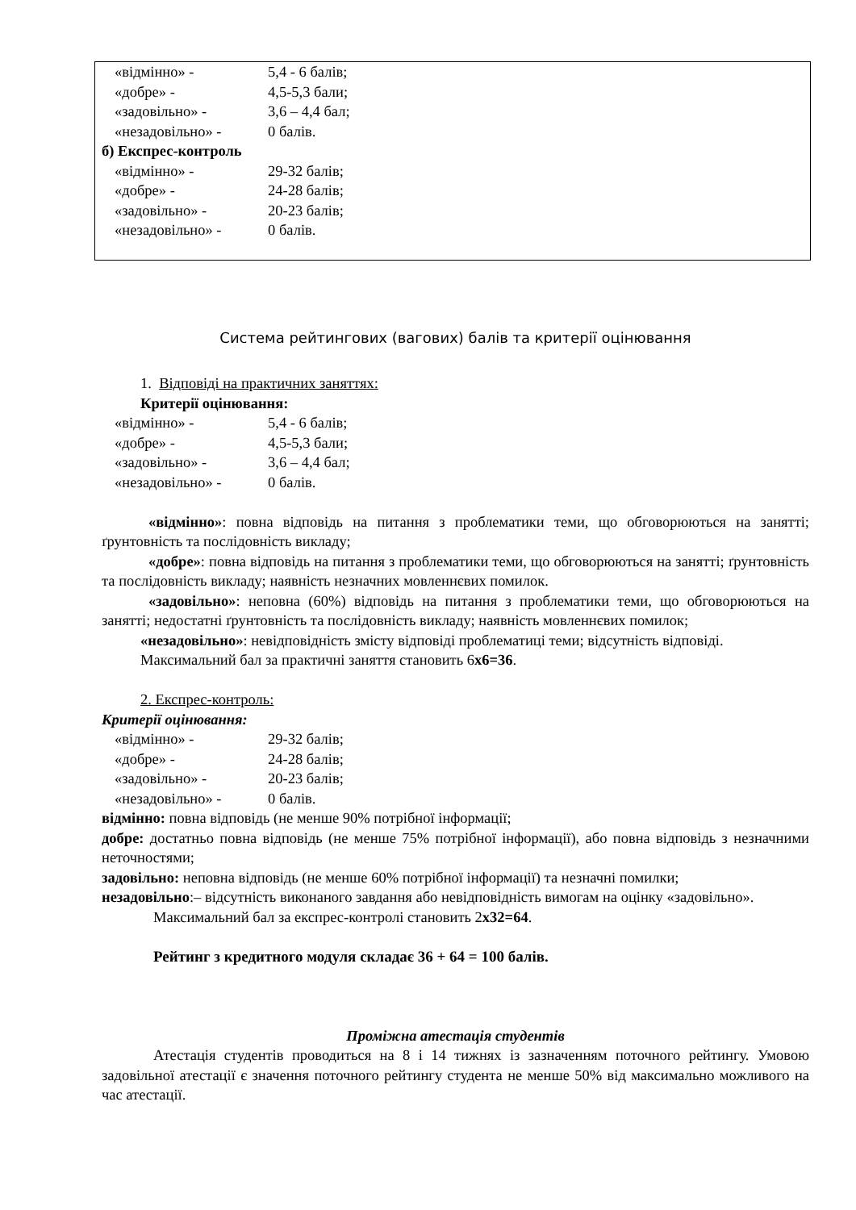«відмінно» - 5,4 - 6 балів;
«добре» - 4,5-5,3 бали;
«задовільно» - 3,6 – 4,4 бал;
«незадовільно» - 0 балів.
б) Експрес-контроль
«відмінно» - 29-32 балів;
«добре» - 24-28 балів;
«задовільно» - 20-23 балів;
«незадовільно» - 0 балів.
Система рейтингових (вагових) балів та критерії оцінювання
1. Відповіді на практичних заняттях:
Критерії оцінювання:
«відмінно» - 5,4 - 6 балів;
«добре» - 4,5-5,3 бали;
«задовільно» - 3,6 – 4,4 бал;
«незадовільно» - 0 балів.
«відмінно»: повна відповідь на питання з проблематики теми, що обговорюються на занятті; ґрунтовність та послідовність викладу;
«добре»: повна відповідь на питання з проблематики теми, що обговорюються на занятті; ґрунтовність та послідовність викладу; наявність незначних мовленнєвих помилок.
«задовільно»: неповна (60%) відповідь на питання з проблематики теми, що обговорюються на занятті; недостатні ґрунтовність та послідовність викладу; наявність мовленнєвих помилок;
«незадовільно»: невідповідність змісту відповіді проблематиці теми; відсутність відповіді.
Максимальний бал за практичні заняття становить 6х6=36.
2. Експрес-контроль:
Критерії оцінювання:
«відмінно» - 29-32 балів;
«добре» - 24-28 балів;
«задовільно» - 20-23 балів;
«незадовільно» - 0 балів.
відмінно: повна відповідь (не менше 90% потрібної інформації;
добре: достатньо повна відповідь (не менше 75% потрібної інформації), або повна відповідь з незначними неточностями;
задовільно: неповна відповідь (не менше 60% потрібної інформації) та незначні помилки;
незадовільно:– відсутність виконаного завдання або невідповідність вимогам на оцінку «задовільно».
Максимальний бал за експрес-контролі становить 2х32=64.
Рейтинг з кредитного модуля складає 36 + 64 = 100 балів.
Проміжна атестація студентів
Атестація студентів проводиться на 8 і 14 тижнях із зазначенням поточного рейтингу. Умовою задовільної атестації є значення поточного рейтингу студента не менше 50% від максимально можливого на час атестації.